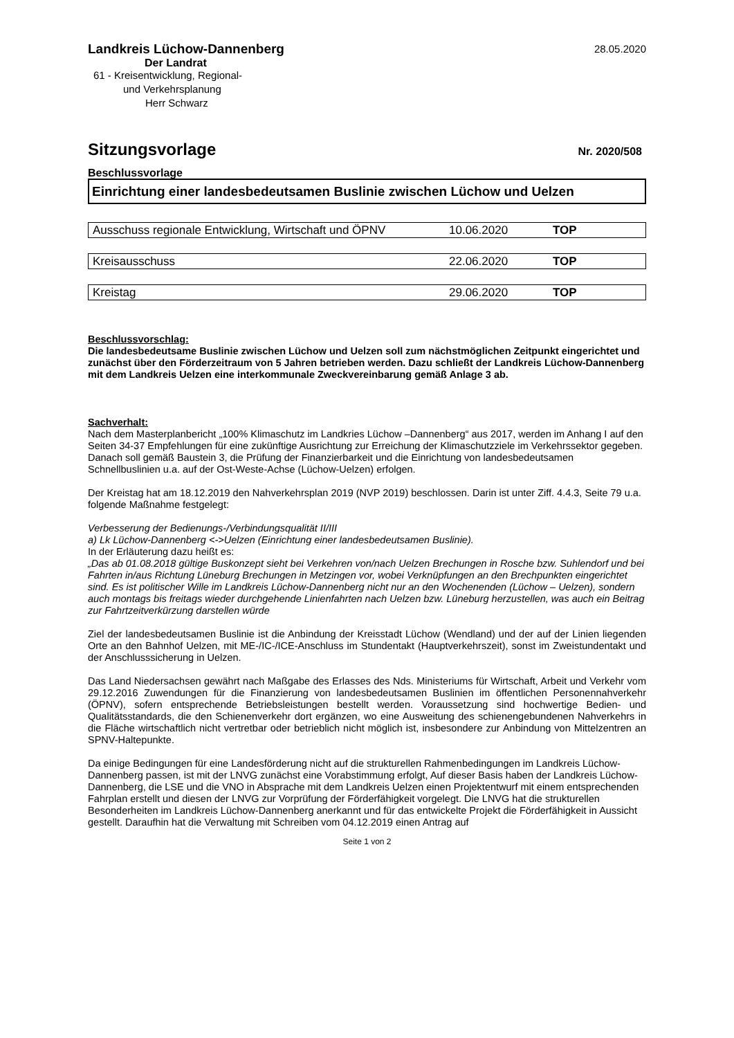Landkreis Lüchow-Dannenberg
28.05.2020
Der Landrat
61 - Kreisentwicklung, Regional-
und Verkehrsplanung
Herr Schwarz
Sitzungsvorlage
Nr. 2020/508
Beschlussvorlage
Einrichtung einer landesbedeutsamen Buslinie zwischen Lüchow und Uelzen
Ausschuss regionale Entwicklung, Wirtschaft und ÖPNV 10.06.2020 TOP
Kreisausschuss 22.06.2020 TOP
Kreistag 29.06.2020 TOP
Beschlussvorschlag:
Die landesbedeutsame Buslinie zwischen Lüchow und Uelzen soll zum nächstmöglichen Zeitpunkt eingerichtet und zunächst über den Förderzeitraum von 5 Jahren betrieben werden. Dazu schließt der Landkreis Lüchow-Dannenberg mit dem Landkreis Uelzen eine interkommunale Zweckvereinbarung gemäß Anlage 3 ab.
Sachverhalt:
Nach dem Masterplanbericht „100% Klimaschutz im Landkries Lüchow –Dannenberg“ aus 2017, werden im Anhang I auf den Seiten 34-37 Empfehlungen für eine zukünftige Ausrichtung zur Erreichung der Klimaschutzziele im Verkehrssektor gegeben. Danach soll gemäß Baustein 3, die Prüfung der Finanzierbarkeit und die Einrichtung von landesbedeutsamen Schnellbuslinien u.a. auf der Ost-Weste-Achse (Lüchow-Uelzen) erfolgen.
Der Kreistag hat am 18.12.2019 den Nahverkehrsplan 2019 (NVP 2019) beschlossen. Darin ist unter Ziff. 4.4.3, Seite 79 u.a. folgende Maßnahme festgelegt:
Verbesserung der Bedienungs-/Verbindungsqualität II/III
a) Lk Lüchow-Dannenberg <->Uelzen (Einrichtung einer landesbedeutsamen Buslinie).
In der Erläuterung dazu heißt es:
„Das ab 01.08.2018 gültige Buskonzept sieht bei Verkehren von/nach Uelzen Brechungen in Rosche bzw. Suhlendorf und bei Fahrten in/aus Richtung Lüneburg Brechungen in Metzingen vor, wobei Verknüpfungen an den Brechpunkten eingerichtet sind. Es ist politischer Wille im Landkreis Lüchow-Dannenberg nicht nur an den Wochenenden (Lüchow – Uelzen), sondern auch montags bis freitags wieder durchgehende Linienfahrten nach Uelzen bzw. Lüneburg herzustellen, was auch ein Beitrag zur Fahrtzeitverkürzung darstellen würde
Ziel der landesbedeutsamen Buslinie ist die Anbindung der Kreisstadt Lüchow (Wendland) und der auf der Linien liegenden Orte an den Bahnhof Uelzen, mit ME-/IC-/ICE-Anschluss im Stundentakt (Hauptverkehrszeit), sonst im Zweistundentakt und der Anschlusssicherung in Uelzen.
Das Land Niedersachsen gewährt nach Maßgabe des Erlasses des Nds. Ministeriums für Wirtschaft, Arbeit und Verkehr vom 29.12.2016 Zuwendungen für die Finanzierung von landesbedeutsamen Buslinien im öffentlichen Personennahverkehr (ÖPNV), sofern entsprechende Betriebsleistungen bestellt werden. Voraussetzung sind hochwertige Bedien- und Qualitätsstandards, die den Schienenverkehr dort ergänzen, wo eine Ausweitung des schienengebundenen Nahverkehrs in die Fläche wirtschaftlich nicht vertretbar oder betrieblich nicht möglich ist, insbesondere zur Anbindung von Mittelzentren an SPNV-Haltepunkte.
Da einige Bedingungen für eine Landesförderung nicht auf die strukturellen Rahmenbedingungen im Landkreis Lüchow-Dannenberg passen, ist mit der LNVG zunächst eine Vorabstimmung erfolgt, Auf dieser Basis haben der Landkreis Lüchow-Dannenberg, die LSE und die VNO in Absprache mit dem Landkreis Uelzen einen Projektentwurf mit einem entsprechenden Fahrplan erstellt und diesen der LNVG zur Vorprüfung der Förderfähigkeit vorgelegt. Die LNVG hat die strukturellen Besonderheiten im Landkreis Lüchow-Dannenberg anerkannt und für das entwickelte Projekt die Förderfähigkeit in Aussicht gestellt. Daraufhin hat die Verwaltung mit Schreiben vom 04.12.2019 einen Antrag auf
Seite 1 von 2